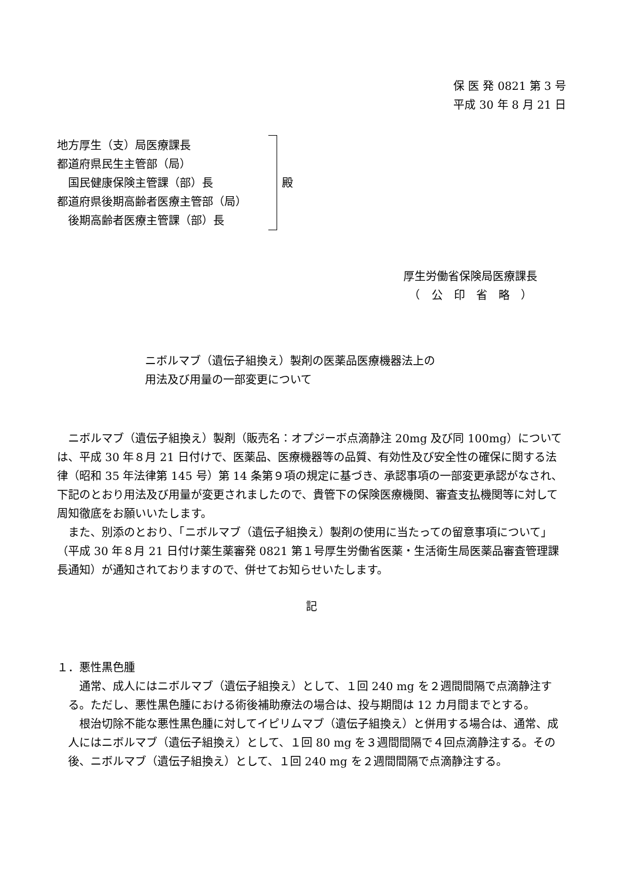保 医 発 0821 第 3 号
平成 30 年 8 月 21 日
地方厚生（支）局医療課長
都道府県民生主管部（局）
　国民健康保険主管課（部）長
都道府県後期高齢者医療主管部（局）
　後期高齢者医療主管課（部）長
殿
厚生労働省保険局医療課長
　（　公　印　省　略　）
ニボルマブ（遺伝子組換え）製剤の医薬品医療機器法上の
用法及び用量の一部変更について
ニボルマブ（遺伝子組換え）製剤（販売名：オプジーボ点滴静注 20mg 及び同 100mg）については、平成 30 年８月 21 日付けで、医薬品、医療機器等の品質、有効性及び安全性の確保に関する法律（昭和 35 年法律第 145 号）第 14 条第９項の規定に基づき、承認事項の一部変更承認がなされ、下記のとおり用法及び用量が変更されましたので、貴管下の保険医療機関、審査支払機関等に対して周知徹底をお願いいたします。
また、別添のとおり、「ニボルマブ（遺伝子組換え）製剤の使用に当たっての留意事項について」（平成 30 年８月 21 日付け薬生薬審発 0821 第１号厚生労働省医薬・生活衛生局医薬品審査管理課長通知）が通知されておりますので、併せてお知らせいたします。
記
１．悪性黒色腫
通常、成人にはニボルマブ（遺伝子組換え）として、１回 240 mg を２週間間隔で点滴静注する。ただし、悪性黒色腫における術後補助療法の場合は、投与期間は 12 カ月間までとする。
根治切除不能な悪性黒色腫に対してイピリムマブ（遺伝子組換え）と併用する場合は、通常、成人にはニボルマブ（遺伝子組換え）として、１回 80 mg を３週間間隔で４回点滴静注する。その後、ニボルマブ（遺伝子組換え）として、１回 240 mg を２週間間隔で点滴静注する。